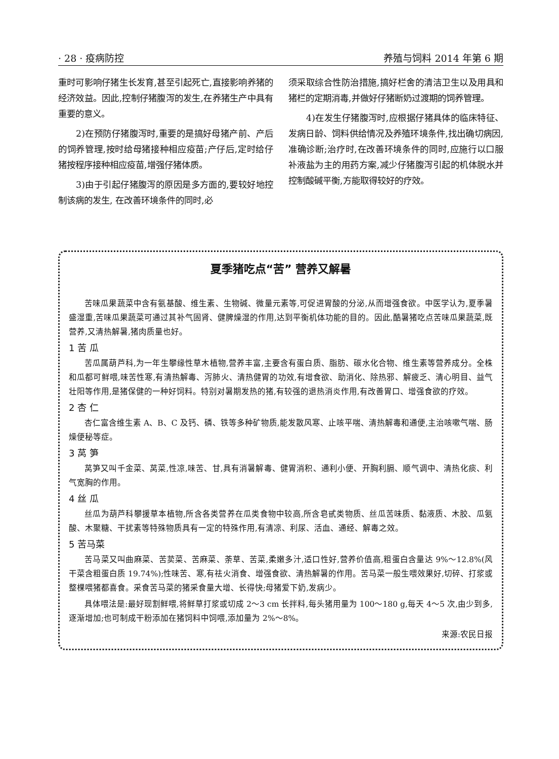· 28 · 疫病防控 养殖与饲料 2014 年第 6 期
重时可影响仔猪生长发育,甚至引起死亡,直接影响养猪的经济效益。因此,控制仔猪腹泻的发生,在养猪生产中具有重要的意义。
2)在预防仔猪腹泻时,重要的是搞好母猪产前、产后的饲养管理,按时给母猪接种相应疫苗;产仔后,定时给仔猪按程序接种相应疫苗,增强仔猪体质。
3)由于引起仔猪腹泻的原因是多方面的,要较好地控制该病的发生, 在改善环境条件的同时,必
须采取综合性防治措施,搞好栏舍的清洁卫生以及用具和猪栏的定期消毒,并做好仔猪断奶过渡期的饲养管理。
4)在发生仔猪腹泻时,应根据仔猪具体的临床特征、发病日龄、饲料供给情况及养殖环境条件,找出确切病因,准确诊断;治疗时,在改善环境条件的同时,应施行以口服补液盐为主的用药方案,减少仔猪腹泻引起的机体脱水并控制酸碱平衡,方能取得较好的疗效。
夏季猪吃点“苦” 营养又解暑
苦味瓜果蔬菜中含有氨基酸、维生素、生物碱、微量元素等,可促进胃酸的分泌,从而增强食欲。中医学认为,夏季暑盛湿重,苦味瓜果蔬菜可通过其补气固肾、健脾燥湿的作用,达到平衡机体功能的目的。因此,酷暑猪吃点苦味瓜果蔬菜,既营养,又清热解暑,猪肉质量也好。
1 苦 瓜
苦瓜属葫芦科,为一年生攀缘性草木植物,营养丰富,主要含有蛋白质、脂肪、碳水化合物、维生素等营养成分。全株和瓜都可鲜喂,味苦性寒,有清热解毒、泻肺火、清热健胃的功效,有增食欲、助消化、除热邪、解疲乏、清心明目、益气壮阳等作用,是猪保健的一种好饲料。特别对暑期发热的猪,有较强的退热消炎作用,有改善胃口、增强食欲的疗效。
2 杏 仁
杏仁富含维生素 A、B、C 及钙、磷、铁等多种矿物质,能发散风寒、止咳平喘、清热解毒和通便,主治咳嗽气喘、肠燥便秘等症。
3 莴 笋
莴笋又叫千金菜、莴菜,性凉,味苦、甘,具有消暑解毒、健胃消积、通利小便、开胸利膈、顺气调中、清热化痰、利气宽胸的作用。
4 丝 瓜
丝瓜为葫芦科攀援草本植物,所含各类营养在瓜类食物中较高,所含皂甙类物质、丝瓜苦味质、黏液质、木胶、瓜氨酸、木聚糖、干扰素等特殊物质具有一定的特殊作用,有清凉、利尿、活血、通经、解毒之效。
5 苦马菜
苦马菜又叫曲麻菜、苦荬菜、苦麻菜、荼草、苦菜,柔嫩多汁,适口性好,营养价值高,粗蛋白含量达 9%～12.8%(风干菜含粗蛋白质 19.74%);性味苦、寒,有祛火消食、增强食欲、清热解暑的作用。苦马菜一般生喂效果好,切碎、打浆或整棵喂猪都喜食。采食苦马菜的猪采食量大增、长得快;母猪爱下奶,发病少。
具体喂法是:最好现割鲜喂,将鲜草打浆或切成 2～3 cm 长拌料,每头猪用量为 100～180 g,每天 4～5 次,由少到多,逐渐增加;也可制成干粉添加在猪饲料中饲喂,添加量为 2%～8%。
来源:农民日报